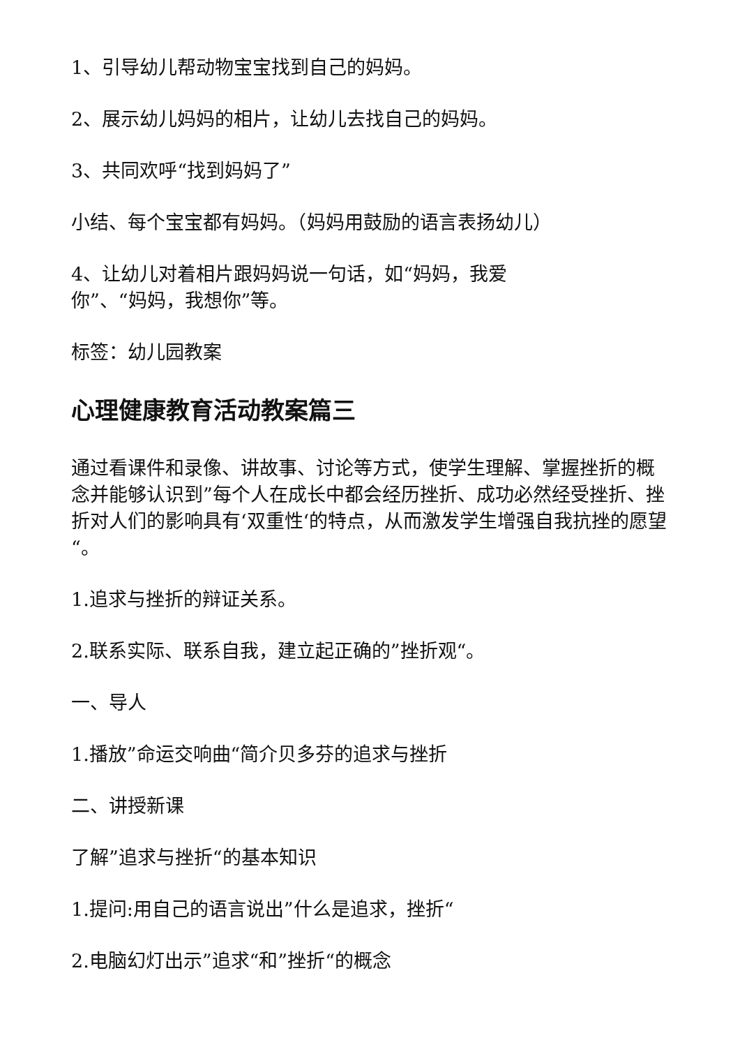1、引导幼儿帮动物宝宝找到自己的妈妈。
2、展示幼儿妈妈的相片，让幼儿去找自己的妈妈。
3、共同欢呼“找到妈妈了”
小结、每个宝宝都有妈妈。（妈妈用鼓励的语言表扬幼儿）
4、让幼儿对着相片跟妈妈说一句话，如“妈妈，我爱
你”、“妈妈，我想你”等。
标签：幼儿园教案
心理健康教育活动教案篇三
通过看课件和录像、讲故事、讨论等方式，使学生理解、掌握挫折的概念并能够认识到”每个人在成长中都会经历挫折、成功必然经受挫折、挫折对人们的影响具有‘双重性‘的特点，从而激发学生增强自我抗挫的愿望“。
1.追求与挫折的辩证关系。
2.联系实际、联系自我，建立起正确的”挫折观“。
一、导人
1.播放”命运交响曲“简介贝多芬的追求与挫折
二、讲授新课
了解”追求与挫折“的基本知识
1.提问:用自己的语言说出”什么是追求，挫折“
2.电脑幻灯出示”追求“和”挫折“的概念